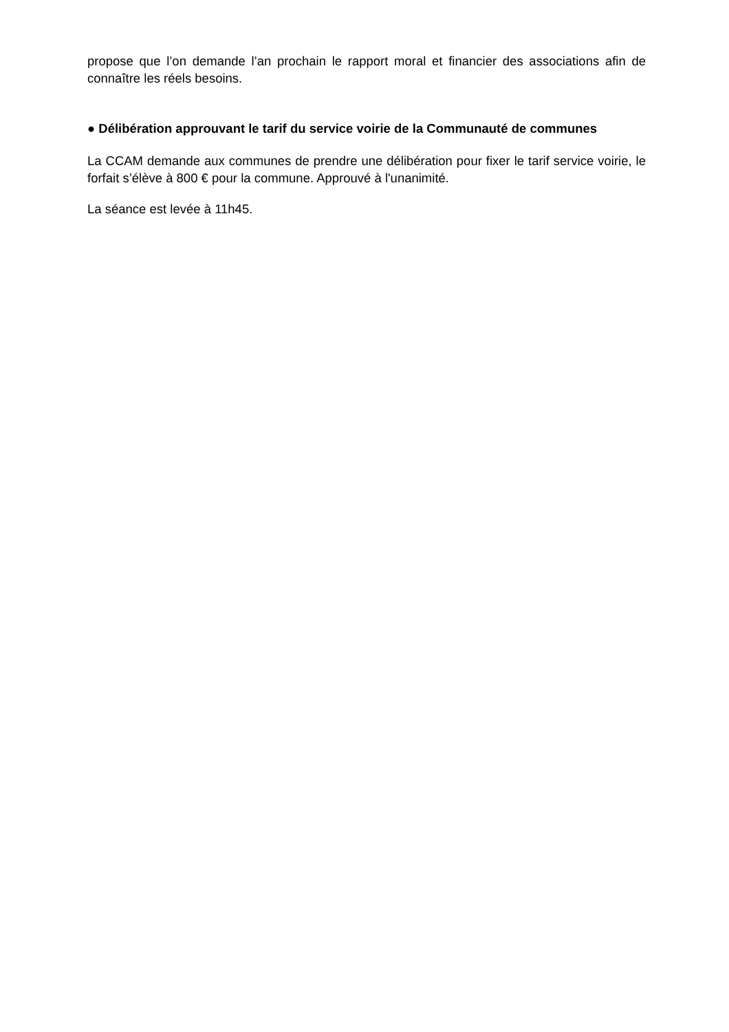propose que l’on demande l’an prochain le rapport moral et financier des associations afin de connaître les réels besoins.
● Délibération approuvant le tarif du service voirie de la Communauté de communes
La CCAM demande aux communes de prendre une délibération pour fixer le tarif service voirie, le forfait s’élève à 800 € pour la commune. Approuvé à l'unanimité.
La séance est levée à 11h45.